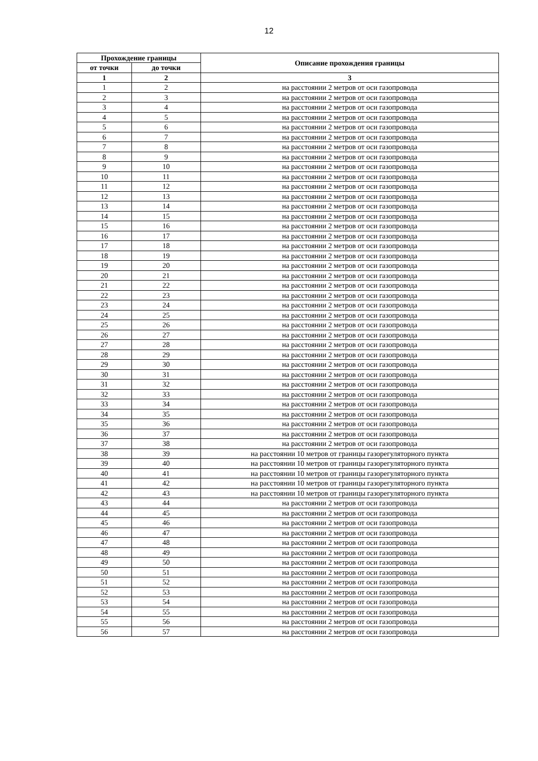12
| Прохождение границы | | Описание прохождения границы |
| --- | --- | --- |
| от точки | до точки | |
| 1 | 2 | 3 |
| 1 | 2 | на расстоянии 2 метров от оси газопровода |
| 2 | 3 | на расстоянии 2 метров от оси газопровода |
| 3 | 4 | на расстоянии 2 метров от оси газопровода |
| 4 | 5 | на расстоянии 2 метров от оси газопровода |
| 5 | 6 | на расстоянии 2 метров от оси газопровода |
| 6 | 7 | на расстоянии 2 метров от оси газопровода |
| 7 | 8 | на расстоянии 2 метров от оси газопровода |
| 8 | 9 | на расстоянии 2 метров от оси газопровода |
| 9 | 10 | на расстоянии 2 метров от оси газопровода |
| 10 | 11 | на расстоянии 2 метров от оси газопровода |
| 11 | 12 | на расстоянии 2 метров от оси газопровода |
| 12 | 13 | на расстоянии 2 метров от оси газопровода |
| 13 | 14 | на расстоянии 2 метров от оси газопровода |
| 14 | 15 | на расстоянии 2 метров от оси газопровода |
| 15 | 16 | на расстоянии 2 метров от оси газопровода |
| 16 | 17 | на расстоянии 2 метров от оси газопровода |
| 17 | 18 | на расстоянии 2 метров от оси газопровода |
| 18 | 19 | на расстоянии 2 метров от оси газопровода |
| 19 | 20 | на расстоянии 2 метров от оси газопровода |
| 20 | 21 | на расстоянии 2 метров от оси газопровода |
| 21 | 22 | на расстоянии 2 метров от оси газопровода |
| 22 | 23 | на расстоянии 2 метров от оси газопровода |
| 23 | 24 | на расстоянии 2 метров от оси газопровода |
| 24 | 25 | на расстоянии 2 метров от оси газопровода |
| 25 | 26 | на расстоянии 2 метров от оси газопровода |
| 26 | 27 | на расстоянии 2 метров от оси газопровода |
| 27 | 28 | на расстоянии 2 метров от оси газопровода |
| 28 | 29 | на расстоянии 2 метров от оси газопровода |
| 29 | 30 | на расстоянии 2 метров от оси газопровода |
| 30 | 31 | на расстоянии 2 метров от оси газопровода |
| 31 | 32 | на расстоянии 2 метров от оси газопровода |
| 32 | 33 | на расстоянии 2 метров от оси газопровода |
| 33 | 34 | на расстоянии 2 метров от оси газопровода |
| 34 | 35 | на расстоянии 2 метров от оси газопровода |
| 35 | 36 | на расстоянии 2 метров от оси газопровода |
| 36 | 37 | на расстоянии 2 метров от оси газопровода |
| 37 | 38 | на расстоянии 2 метров от оси газопровода |
| 38 | 39 | на расстоянии 10 метров от границы газорегуляторного пункта |
| 39 | 40 | на расстоянии 10 метров от границы газорегуляторного пункта |
| 40 | 41 | на расстоянии 10 метров от границы газорегуляторного пункта |
| 41 | 42 | на расстоянии 10 метров от границы газорегуляторного пункта |
| 42 | 43 | на расстоянии 10 метров от границы газорегуляторного пункта |
| 43 | 44 | на расстоянии 2 метров от оси газопровода |
| 44 | 45 | на расстоянии 2 метров от оси газопровода |
| 45 | 46 | на расстоянии 2 метров от оси газопровода |
| 46 | 47 | на расстоянии 2 метров от оси газопровода |
| 47 | 48 | на расстоянии 2 метров от оси газопровода |
| 48 | 49 | на расстоянии 2 метров от оси газопровода |
| 49 | 50 | на расстоянии 2 метров от оси газопровода |
| 50 | 51 | на расстоянии 2 метров от оси газопровода |
| 51 | 52 | на расстоянии 2 метров от оси газопровода |
| 52 | 53 | на расстоянии 2 метров от оси газопровода |
| 53 | 54 | на расстоянии 2 метров от оси газопровода |
| 54 | 55 | на расстоянии 2 метров от оси газопровода |
| 55 | 56 | на расстоянии 2 метров от оси газопровода |
| 56 | 57 | на расстоянии 2 метров от оси газопровода |